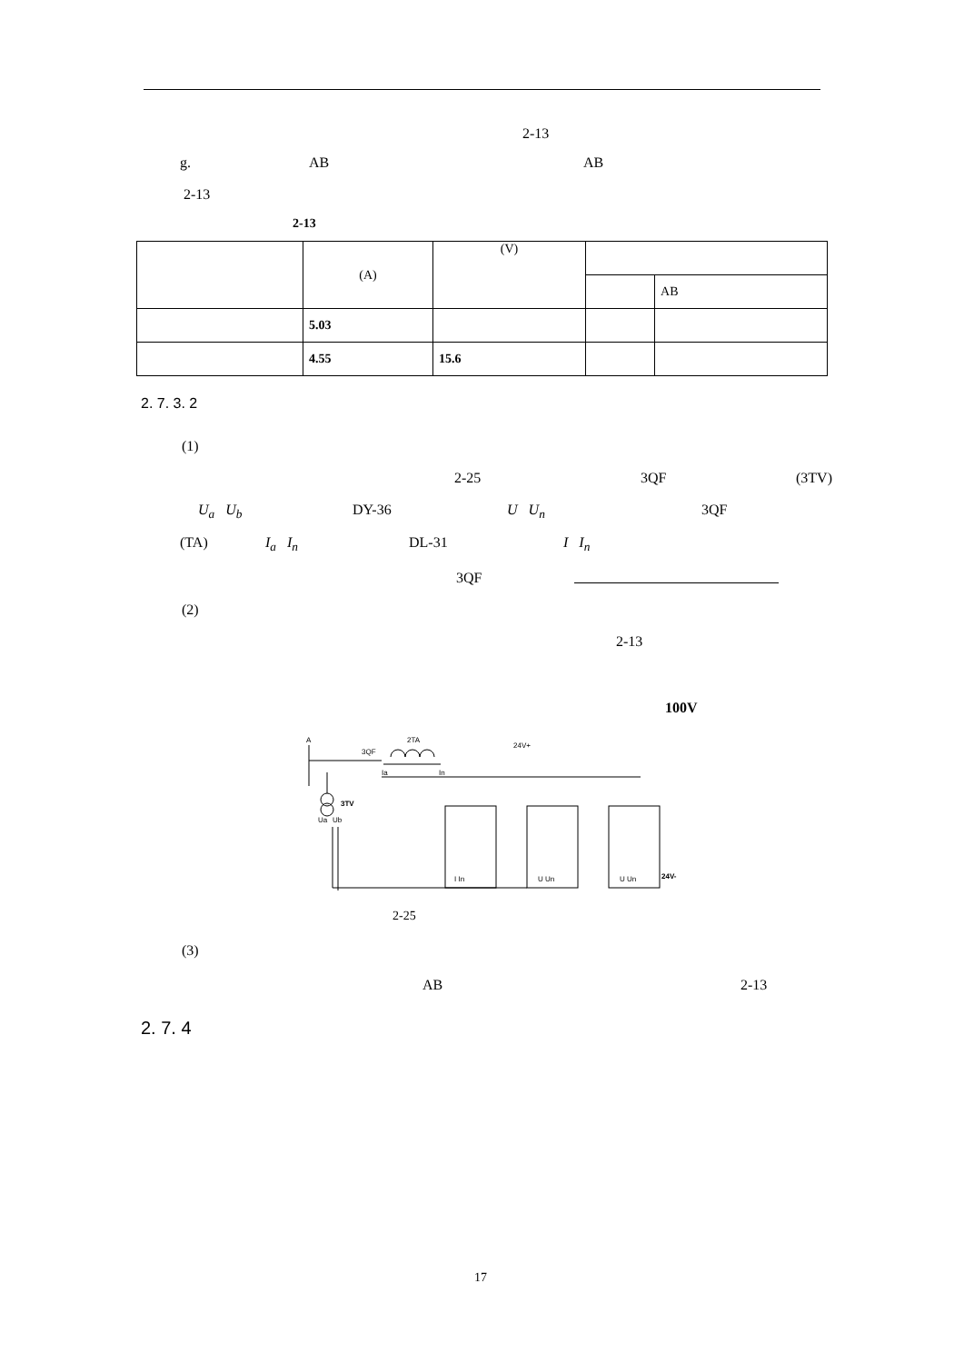2-13
g. AB AB
2-13
2-13
| | (A) | (V) | | |
| | | | | AB |
| | 5.03 | | | |
| | 4.55 | 15.6 | | |
2. 7. 3. 2
(1)
2-25 3QF (3TV)
U<sub>a</sub> U<sub>b</sub> DY-36 U U<sub>n</sub> 3QF
(TA) I<sub>a</sub> I<sub>n</sub> DL-31 I I<sub>n</sub>
3QF
(2)
2-13
100V
A
3QF
2TA
Ia
In
24V+
3TV
Ua
Ub
I In
U Un
U Un
24V-
2-25
(3)
AB 2-13
2. 7. 4
17